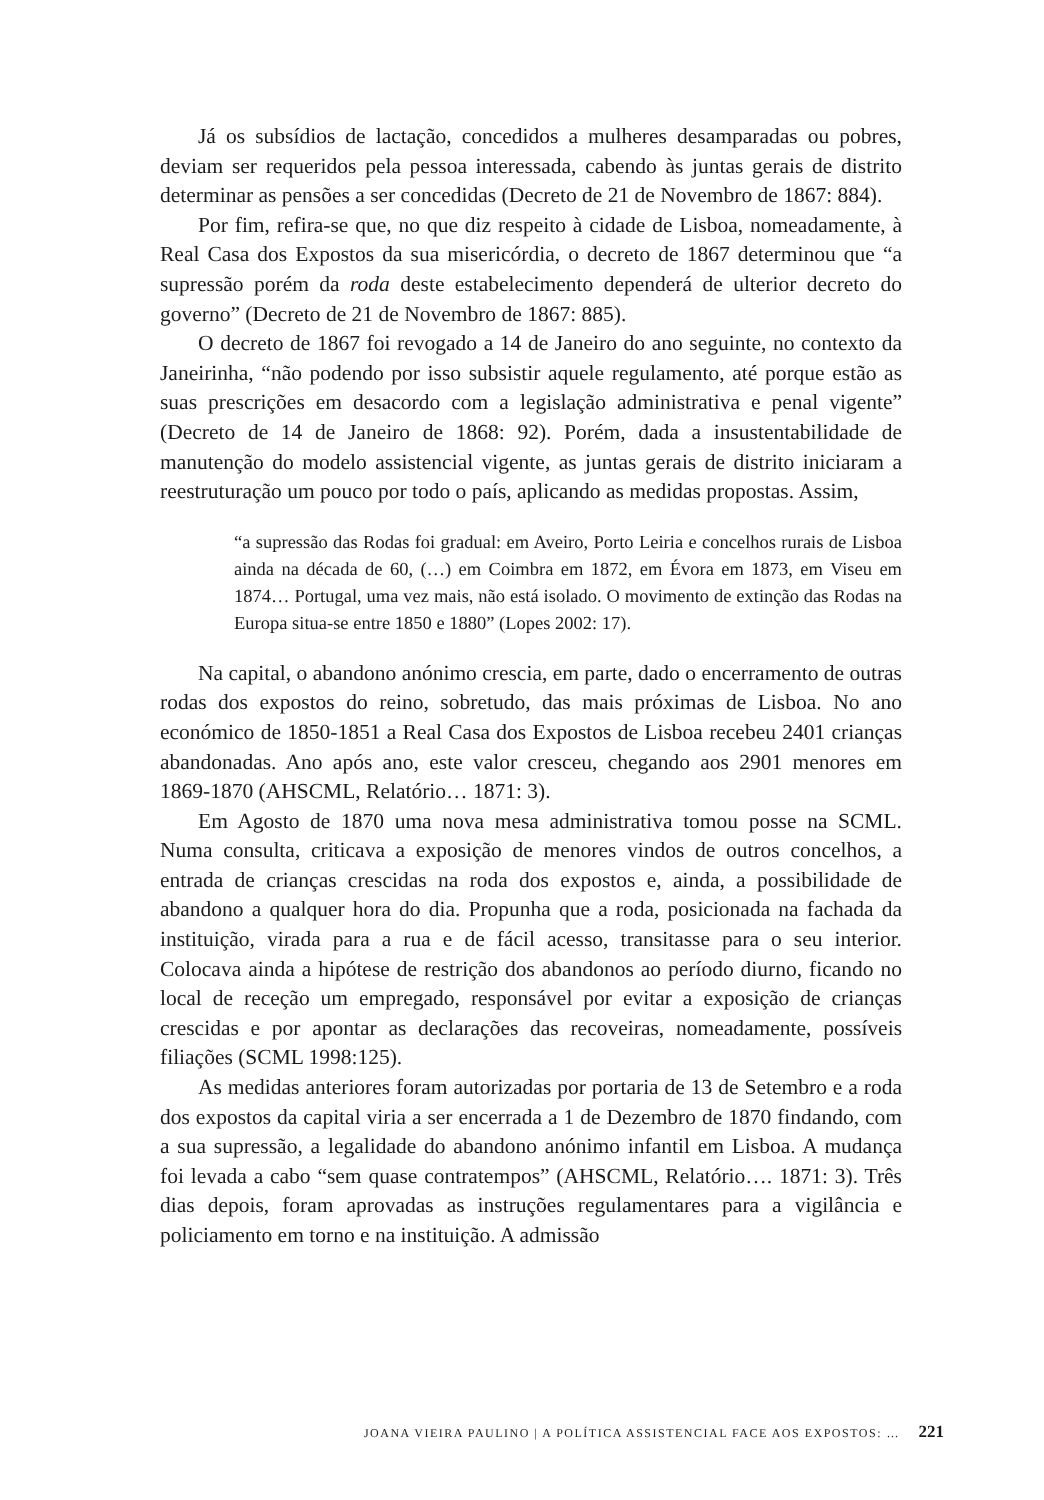Já os subsídios de lactação, concedidos a mulheres desamparadas ou pobres, deviam ser requeridos pela pessoa interessada, cabendo às juntas gerais de distrito determinar as pensões a ser concedidas (Decreto de 21 de Novembro de 1867: 884).
Por fim, refira-se que, no que diz respeito à cidade de Lisboa, nomeadamente, à Real Casa dos Expostos da sua misericórdia, o decreto de 1867 determinou que “a supressão porém da roda deste estabelecimento dependerá de ulterior decreto do governo” (Decreto de 21 de Novembro de 1867: 885).
O decreto de 1867 foi revogado a 14 de Janeiro do ano seguinte, no contexto da Janeirinha, “não podendo por isso subsistir aquele regulamento, até porque estão as suas prescrições em desacordo com a legislação administrativa e penal vigente” (Decreto de 14 de Janeiro de 1868: 92). Porém, dada a insustentabilidade de manutenção do modelo assistencial vigente, as juntas gerais de distrito iniciaram a reestruturação um pouco por todo o país, aplicando as medidas propostas. Assim,
“a supressão das Rodas foi gradual: em Aveiro, Porto Leiria e concelhos rurais de Lisboa ainda na década de 60, (…) em Coimbra em 1872, em Évora em 1873, em Viseu em 1874… Portugal, uma vez mais, não está isolado. O movimento de extinção das Rodas na Europa situa-se entre 1850 e 1880” (Lopes 2002: 17).
Na capital, o abandono anónimo crescia, em parte, dado o encerramento de outras rodas dos expostos do reino, sobretudo, das mais próximas de Lisboa. No ano económico de 1850-1851 a Real Casa dos Expostos de Lisboa recebeu 2401 crianças abandonadas. Ano após ano, este valor cresceu, chegando aos 2901 menores em 1869-1870 (AHSCML, Relatório… 1871: 3).
Em Agosto de 1870 uma nova mesa administrativa tomou posse na SCML. Numa consulta, criticava a exposição de menores vindos de outros concelhos, a entrada de crianças crescidas na roda dos expostos e, ainda, a possibilidade de abandono a qualquer hora do dia. Propunha que a roda, posicionada na fachada da instituição, virada para a rua e de fácil acesso, transitasse para o seu interior. Colocava ainda a hipótese de restrição dos abandonos ao período diurno, ficando no local de receção um empregado, responsável por evitar a exposição de crianças crescidas e por apontar as declarações das recoveiras, nomeadamente, possíveis filiações (SCML 1998:125).
As medidas anteriores foram autorizadas por portaria de 13 de Setembro e a roda dos expostos da capital viria a ser encerrada a 1 de Dezembro de 1870 findando, com a sua supressão, a legalidade do abandono anónimo infantil em Lisboa. A mudança foi levada a cabo “sem quase contratempos” (AHSCML, Relatório…. 1871: 3). Três dias depois, foram aprovadas as instruções regulamentares para a vigilância e policiamento em torno e na instituição. A admissão
JOANA VIEIRA PAULINO | A POLÍTICA ASSISTENCIAL FACE AOS EXPOSTOS: … 221